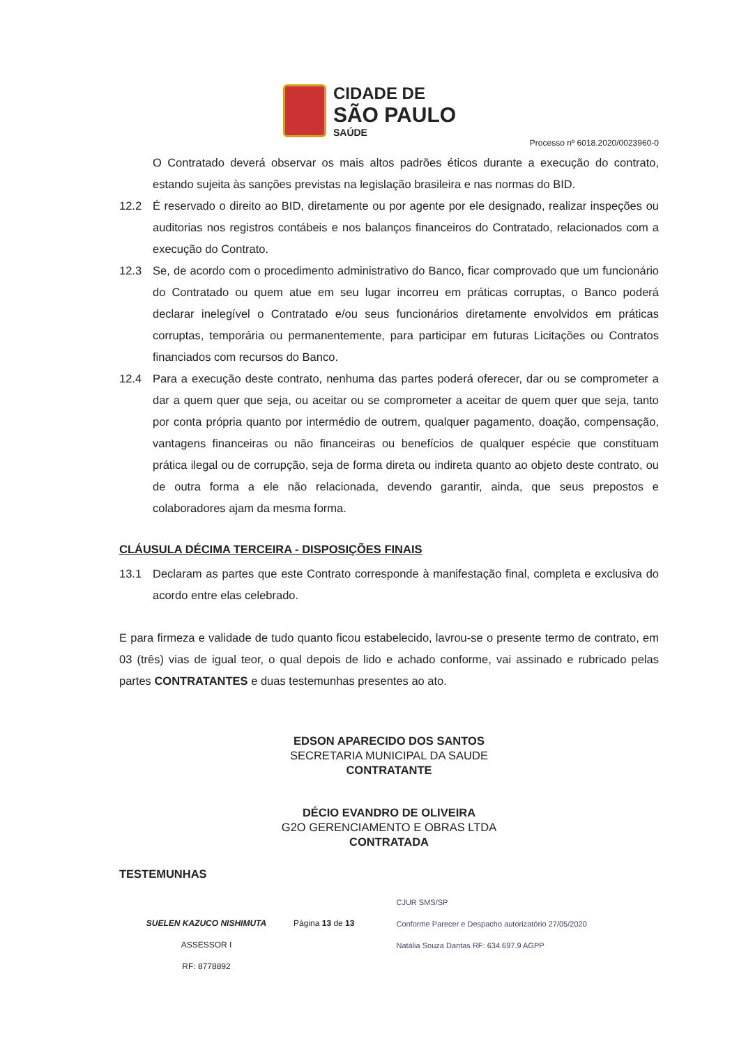CIDADE DE
SÃO PAULO
SAÚDE
Processo nº 6018.2020/0023960-0
O Contratado deverá observar os mais altos padrões éticos durante a execução do contrato, estando sujeita às sanções previstas na legislação brasileira e nas normas do BID.
12.2 É reservado o direito ao BID, diretamente ou por agente por ele designado, realizar inspeções ou auditorias nos registros contábeis e nos balanços financeiros do Contratado, relacionados com a execução do Contrato.
12.3 Se, de acordo com o procedimento administrativo do Banco, ficar comprovado que um funcionário do Contratado ou quem atue em seu lugar incorreu em práticas corruptas, o Banco poderá declarar inelegível o Contratado e/ou seus funcionários diretamente envolvidos em práticas corruptas, temporária ou permanentemente, para participar em futuras Licitações ou Contratos financiados com recursos do Banco.
12.4 Para a execução deste contrato, nenhuma das partes poderá oferecer, dar ou se comprometer a dar a quem quer que seja, ou aceitar ou se comprometer a aceitar de quem quer que seja, tanto por conta própria quanto por intermédio de outrem, qualquer pagamento, doação, compensação, vantagens financeiras ou não financeiras ou benefícios de qualquer espécie que constituam prática ilegal ou de corrupção, seja de forma direta ou indireta quanto ao objeto deste contrato, ou de outra forma a ele não relacionada, devendo garantir, ainda, que seus prepostos e colaboradores ajam da mesma forma.
CLÁUSULA DÉCIMA TERCEIRA - DISPOSIÇÕES FINAIS
13.1 Declaram as partes que este Contrato corresponde à manifestação final, completa e exclusiva do acordo entre elas celebrado.
E para firmeza e validade de tudo quanto ficou estabelecido, lavrou-se o presente termo de contrato, em 03 (três) vias de igual teor, o qual depois de lido e achado conforme, vai assinado e rubricado pelas partes CONTRATANTES e duas testemunhas presentes ao ato.
EDSON APARECIDO DOS SANTOS
SECRETARIA MUNICIPAL DA SAUDE
CONTRATANTE
DÉCIO EVANDRO DE OLIVEIRA
G2O GERENCIAMENTO E OBRAS LTDA
CONTRATADA
TESTEMUNHAS
SUELEN KAZUCO NISHIMUTA
ASSESSOR I
RF: 8778892
Página 13 de 13
CJUR SMS/SP
Conforme Parecer e Despacho autorizatório 27/05/2020
Natália Souza Dantas RF: 634.697.9 AGPP